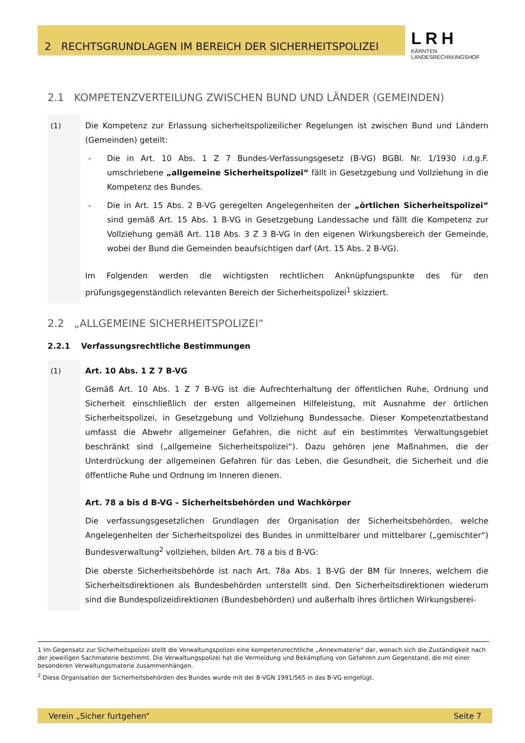2 RECHTSGRUNDLAGEN IM BEREICH DER SICHERHEITSPOLIZEI
LRH
KÄRNTEN
LANDESRECHNUNGSHOF
2.1 KOMPETENZVERTEILUNG ZWISCHEN BUND UND LÄNDER (GEMEINDEN)
(1)
Die Kompetenz zur Erlassung sicherheitspolizeilicher Regelungen ist zwischen Bund und Ländern (Gemeinden) geteilt:
- Die in Art. 10 Abs. 1 Z 7 Bundes-Verfassungsgesetz (B-VG) BGBl. Nr. 1/1930 i.d.g.F. umschriebene „allgemeine Sicherheitspolizei“ fällt in Gesetzgebung und Vollziehung in die Kompetenz des Bundes.
- Die in Art. 15 Abs. 2 B-VG geregelten Angelegenheiten der „örtlichen Sicherheitspolizei“ sind gemäß Art. 15 Abs. 1 B-VG in Gesetzgebung Landessache und fällt die Kompetenz zur Vollziehung gemäß Art. 118 Abs. 3 Z 3 B-VG in den eigenen Wirkungsbereich der Gemeinde, wobei der Bund die Gemeinden beaufsichtigen darf (Art. 15 Abs. 2 B-VG).
Im Folgenden werden die wichtigsten rechtlichen Anknüpfungspunkte des für den prüfungsgegenständlich relevanten Bereich der Sicherheitspolizei<sup>1</sup> skizziert.
2.2 „ALLGEMEINE SICHERHEITSPOLIZEI“
2.2.1 Verfassungsrechtliche Bestimmungen
(1)
Art. 10 Abs. 1 Z 7 B-VG
Gemäß Art. 10 Abs. 1 Z 7 B-VG ist die Aufrechterhaltung der öffentlichen Ruhe, Ordnung und Sicherheit einschließlich der ersten allgemeinen Hilfeleistung, mit Ausnahme der örtlichen Sicherheitspolizei, in Gesetzgebung und Vollziehung Bundessache. Dieser Kompetenztatbestand umfasst die Abwehr allgemeiner Gefahren, die nicht auf ein bestimmtes Verwaltungsgebiet beschränkt sind („allgemeine Sicherheitspolizei“). Dazu gehören jene Maßnahmen, die der Unterdrückung der allgemeinen Gefahren für das Leben, die Gesundheit, die Sicherheit und die öffentliche Ruhe und Ordnung im Inneren dienen.
Art. 78 a bis d B-VG – Sicherheitsbehörden und Wachkörper
Die verfassungsgesetzlichen Grundlagen der Organisation der Sicherheitsbehörden, welche Angelegenheiten der Sicherheitspolizei des Bundes in unmittelbarer und mittelbarer („gemischter“) Bundesverwaltung<sup>2</sup> vollziehen, bilden Art. 78 a bis d B-VG:
Die oberste Sicherheitsbehörde ist nach Art. 78a Abs. 1 B-VG der BM für Inneres, welchem die Sicherheitsdirektionen als Bundesbehörden unterstellt sind. Den Sicherheitsdirektionen wiederum sind die Bundespolizeidirektionen (Bundesbehörden) und außerhalb ihres örtlichen Wirkungsberei-
1 Im Gegensatz zur Sicherheitspolizei stellt die Verwaltungspolizei eine kompetenzrechtliche „Annexmaterie“ dar, wonach sich die Zuständigkeit nach der jeweiligen Sachmaterie bestimmt. Die Verwaltungspolizei hat die Vermeidung und Bekämpfung von Gefahren zum Gegenstand, die mit einer besonderen Verwaltungsmaterie zusammenhängen.
<sup>2</sup> Diese Organisation der Sicherheitsbehörden des Bundes wurde mit der B-VGN 1991/565 in das B-VG eingefügt.
Verein „Sicher furtgehen“Seite 7